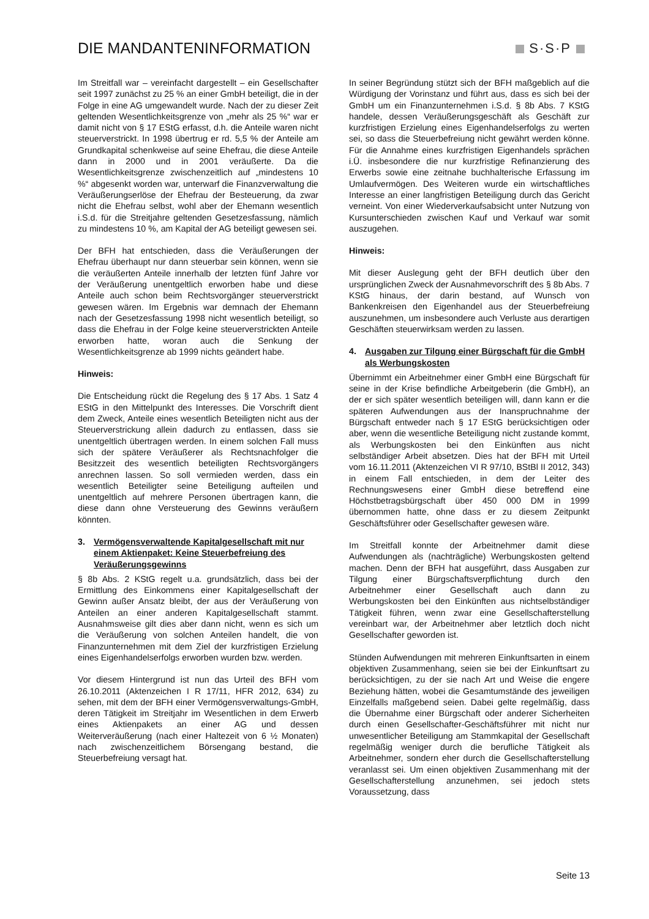DIE MANDANTENINFORMATION S·S·P
Im Streitfall war – vereinfacht dargestellt – ein Gesellschafter seit 1997 zunächst zu 25 % an einer GmbH beteiligt, die in der Folge in eine AG umgewandelt wurde. Nach der zu dieser Zeit geltenden Wesentlichkeitsgrenze von „mehr als 25 %“ war er damit nicht von § 17 EStG erfasst, d.h. die Anteile waren nicht steuerverstrickt. In 1998 übertrug er rd. 5,5 % der Anteile am Grundkapital schenkweise auf seine Ehefrau, die diese Anteile dann in 2000 und in 2001 veräußerte. Da die Wesentlichkeitsgrenze zwischenzeitlich auf „mindestens 10 %“ abgesenkt worden war, unterwarf die Finanzverwaltung die Veräußerungserlöse der Ehefrau der Besteuerung, da zwar nicht die Ehefrau selbst, wohl aber der Ehemann wesentlich i.S.d. für die Streitjahre geltenden Gesetzesfassung, nämlich zu mindestens 10 %, am Kapital der AG beteiligt gewesen sei.
Der BFH hat entschieden, dass die Veräußerungen der Ehefrau überhaupt nur dann steuerbar sein können, wenn sie die veräußerten Anteile innerhalb der letzten fünf Jahre vor der Veräußerung unentgeltlich erworben habe und diese Anteile auch schon beim Rechtsvorgänger steuerverstrickt gewesen wären. Im Ergebnis war demnach der Ehemann nach der Gesetzesfassung 1998 nicht wesentlich beteiligt, so dass die Ehefrau in der Folge keine steuerverstrickten Anteile erworben hatte, woran auch die Senkung der Wesentlichkeitsgrenze ab 1999 nichts geändert habe.
Hinweis:
Die Entscheidung rückt die Regelung des § 17 Abs. 1 Satz 4 EStG in den Mittelpunkt des Interesses. Die Vorschrift dient dem Zweck, Anteile eines wesentlich Beteiligten nicht aus der Steuerverstrickung allein dadurch zu entlassen, dass sie unentgeltlich übertragen werden. In einem solchen Fall muss sich der spätere Veräußerer als Rechtsnachfolger die Besitzzeit des wesentlich beteiligten Rechtsvorgängers anrechnen lassen. So soll vermieden werden, dass ein wesentlich Beteiligter seine Beteiligung aufteilen und unentgeltlich auf mehrere Personen übertragen kann, die diese dann ohne Versteuerung des Gewinns veräußern könnten.
3. Vermögensverwaltende Kapitalgesellschaft mit nur einem Aktienpaket: Keine Steuerbefreiung des Veräußerungsgewinns
§ 8b Abs. 2 KStG regelt u.a. grundsätzlich, dass bei der Ermittlung des Einkommens einer Kapitalgesellschaft der Gewinn außer Ansatz bleibt, der aus der Veräußerung von Anteilen an einer anderen Kapitalgesellschaft stammt. Ausnahmsweise gilt dies aber dann nicht, wenn es sich um die Veräußerung von solchen Anteilen handelt, die von Finanzunternehmen mit dem Ziel der kurzfristigen Erzielung eines Eigenhandelserfolgs erworben wurden bzw. werden.
Vor diesem Hintergrund ist nun das Urteil des BFH vom 26.10.2011 (Aktenzeichen I R 17/11, HFR 2012, 634) zu sehen, mit dem der BFH einer Vermögensverwaltungs-GmbH, deren Tätigkeit im Streitjahr im Wesentlichen in dem Erwerb eines Aktienpakets an einer AG und dessen Weiterveräußerung (nach einer Haltezeit von 6 ½ Monaten) nach zwischenzeitlichem Börsengang bestand, die Steuerbefreiung versagt hat.
In seiner Begründung stützt sich der BFH maßgeblich auf die Würdigung der Vorinstanz und führt aus, dass es sich bei der GmbH um ein Finanzunternehmen i.S.d. § 8b Abs. 7 KStG handele, dessen Veräußerungsgeschäft als Geschäft zur kurzfristigen Erzielung eines Eigenhandelserfolgs zu werten sei, so dass die Steuerbefreiung nicht gewährt werden könne. Für die Annahme eines kurzfristigen Eigenhandels sprächen i.Ü. insbesondere die nur kurzfristige Refinanzierung des Erwerbs sowie eine zeitnahe buchhalterische Erfassung im Umlaufvermögen. Des Weiteren wurde ein wirtschaftliches Interesse an einer langfristigen Beteiligung durch das Gericht verneint. Von einer Wiederverkaufsabsicht unter Nutzung von Kursunterschieden zwischen Kauf und Verkauf war somit auszugehen.
Hinweis:
Mit dieser Auslegung geht der BFH deutlich über den ursprünglichen Zweck der Ausnahmevorschrift des § 8b Abs. 7 KStG hinaus, der darin bestand, auf Wunsch von Bankenkreisen den Eigenhandel aus der Steuerbefreiung auszunehmen, um insbesondere auch Verluste aus derartigen Geschäften steuerwirksam werden zu lassen.
4. Ausgaben zur Tilgung einer Bürgschaft für die GmbH als Werbungskosten
Übernimmt ein Arbeitnehmer einer GmbH eine Bürgschaft für seine in der Krise befindliche Arbeitgeberin (die GmbH), an der er sich später wesentlich beteiligen will, dann kann er die späteren Aufwendungen aus der Inanspruchnahme der Bürgschaft entweder nach § 17 EStG berücksichtigen oder aber, wenn die wesentliche Beteiligung nicht zustande kommt, als Werbungskosten bei den Einkünften aus nicht selbständiger Arbeit absetzen. Dies hat der BFH mit Urteil vom 16.11.2011 (Aktenzeichen VI R 97/10, BStBl II 2012, 343) in einem Fall entschieden, in dem der Leiter des Rechnungswesens einer GmbH diese betreffend eine Höchstbetragsbürgschaft über 450 000 DM in 1999 übernommen hatte, ohne dass er zu diesem Zeitpunkt Geschäftsführer oder Gesellschafter gewesen wäre.
Im Streitfall konnte der Arbeitnehmer damit diese Aufwendungen als (nachträgliche) Werbungskosten geltend machen. Denn der BFH hat ausgeführt, dass Ausgaben zur Tilgung einer Bürgschaftsverpflichtung durch den Arbeitnehmer einer Gesellschaft auch dann zu Werbungskosten bei den Einkünften aus nichtselbständiger Tätigkeit führen, wenn zwar eine Gesellschafterstellung vereinbart war, der Arbeitnehmer aber letztlich doch nicht Gesellschafter geworden ist.
Stünden Aufwendungen mit mehreren Einkunftsarten in einem objektiven Zusammenhang, seien sie bei der Einkunftsart zu berücksichtigen, zu der sie nach Art und Weise die engere Beziehung hätten, wobei die Gesamtumstände des jeweiligen Einzelfalls maßgebend seien. Dabei gelte regelmäßig, dass die Übernahme einer Bürgschaft oder anderer Sicherheiten durch einen Gesellschafter-Geschäftsführer mit nicht nur unwesentlicher Beteiligung am Stammkapital der Gesellschaft regelmäßig weniger durch die berufliche Tätigkeit als Arbeitnehmer, sondern eher durch die Gesellschafterstellung veranlasst sei. Um einen objektiven Zusammenhang mit der Gesellschafterstellung anzunehmen, sei jedoch stets Voraussetzung, dass
Seite 13